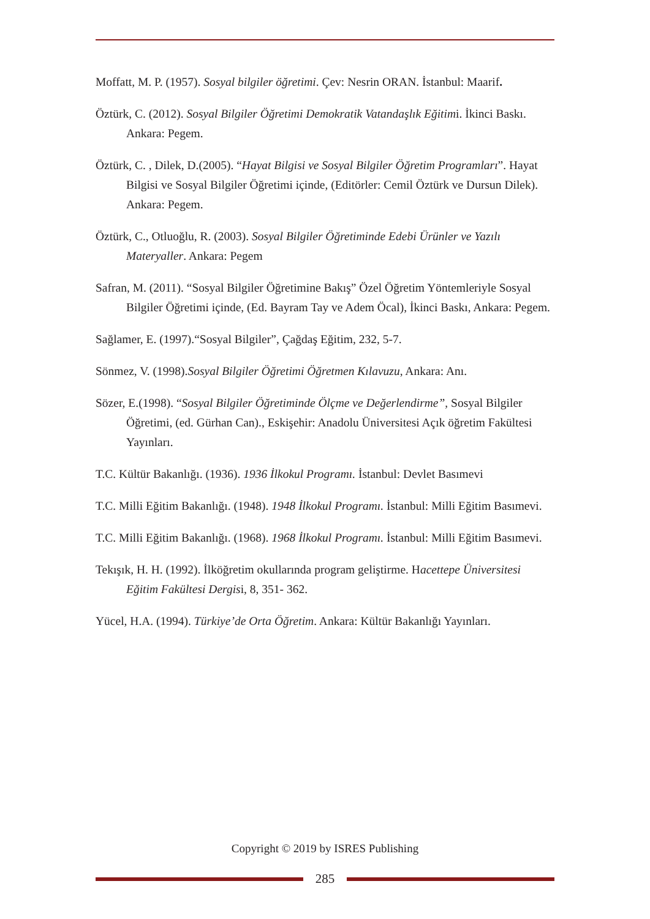Moffatt, M. P. (1957). Sosyal bilgiler öğretimi. Çev: Nesrin ORAN. İstanbul: Maarif.
Öztürk, C. (2012). Sosyal Bilgiler Öğretimi Demokratik Vatandaşlık Eğitimi. İkinci Baskı. Ankara: Pegem.
Öztürk, C. , Dilek, D.(2005). “Hayat Bilgisi ve Sosyal Bilgiler Öğretim Programları”. Hayat Bilgisi ve Sosyal Bilgiler Öğretimi içinde, (Editörler: Cemil Öztürk ve Dursun Dilek). Ankara: Pegem.
Öztürk, C., Otluoğlu, R. (2003). Sosyal Bilgiler Öğretiminde Edebi Ürünler ve Yazılı Materyaller. Ankara: Pegem
Safran, M. (2011). “Sosyal Bilgiler Öğretimine Bakış” Özel Öğretim Yöntemleriyle Sosyal Bilgiler Öğretimi içinde, (Ed. Bayram Tay ve Adem Öcal), İkinci Baskı, Ankara: Pegem.
Sağlamer, E. (1997).“Sosyal Bilgiler”, Çağdaş Eğitim, 232, 5-7.
Sönmez, V. (1998).Sosyal Bilgiler Öğretimi Öğretmen Kılavuzu, Ankara: Anı.
Sözer, E.(1998). “Sosyal Bilgiler Öğretiminde Ölçme ve Değerlendirme”, Sosyal Bilgiler Öğretimi, (ed. Gürhan Can)., Eskişehir: Anadolu Üniversitesi Açık öğretim Fakültesi Yayınları.
T.C. Kültür Bakanlığı. (1936). 1936 İlkokul Programı. İstanbul: Devlet Basımevi
T.C. Milli Eğitim Bakanlığı. (1948). 1948 İlkokul Programı. İstanbul: Milli Eğitim Basımevi.
T.C. Milli Eğitim Bakanlığı. (1968). 1968 İlkokul Programı. İstanbul: Milli Eğitim Basımevi.
Tekışık, H. H. (1992). İlköğretim okullarında program geliştirme. Hacettepe Üniversitesi Eğitim Fakültesi Dergisi, 8, 351- 362.
Yücel, H.A. (1994). Türkiye’de Orta Öğretim. Ankara: Kültür Bakanlığı Yayınları.
Copyright © 2019 by ISRES Publishing
285